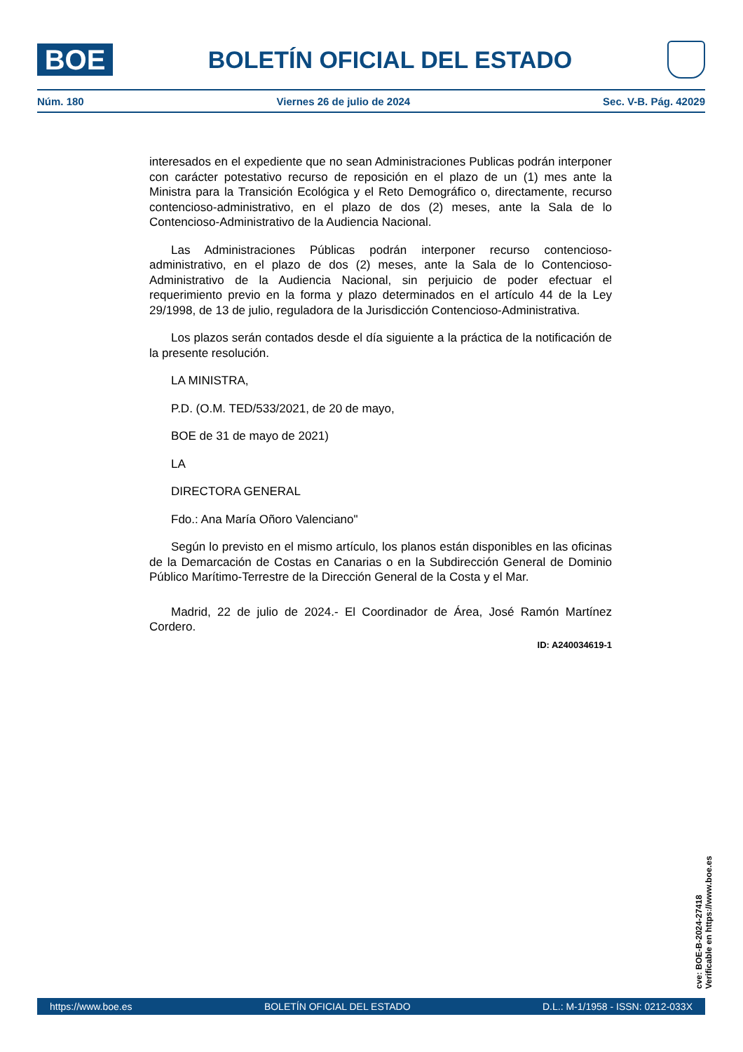BOE
BOLETÍN OFICIAL DEL ESTADO
Núm. 180 Viernes 26 de julio de 2024 Sec. V-B. Pág. 42029
interesados en el expediente que no sean Administraciones Publicas podrán interponer con carácter potestativo recurso de reposición en el plazo de un (1) mes ante la Ministra para la Transición Ecológica y el Reto Demográfico o, directamente, recurso contencioso-administrativo, en el plazo de dos (2) meses, ante la Sala de lo Contencioso-Administrativo de la Audiencia Nacional.
Las Administraciones Públicas podrán interponer recurso contencioso-administrativo, en el plazo de dos (2) meses, ante la Sala de lo Contencioso-Administrativo de la Audiencia Nacional, sin perjuicio de poder efectuar el requerimiento previo en la forma y plazo determinados en el artículo 44 de la Ley 29/1998, de 13 de julio, reguladora de la Jurisdicción Contencioso-Administrativa.
Los plazos serán contados desde el día siguiente a la práctica de la notificación de la presente resolución.
LA MINISTRA,
P.D. (O.M. TED/533/2021, de 20 de mayo,
BOE de 31 de mayo de 2021)
LA
DIRECTORA GENERAL
Fdo.: Ana María Oñoro Valenciano"
Según lo previsto en el mismo artículo, los planos están disponibles en las oficinas de la Demarcación de Costas en Canarias o en la Subdirección General de Dominio Público Marítimo-Terrestre de la Dirección General de la Costa y el Mar.
Madrid, 22 de julio de 2024.- El Coordinador de Área, José Ramón Martínez Cordero.
ID: A240034619-1
cve: BOE-B-2024-27418
Verificable en https://www.boe.es
https://www.boe.es BOLETÍN OFICIAL DEL ESTADO D.L.: M-1/1958 - ISSN: 0212-033X